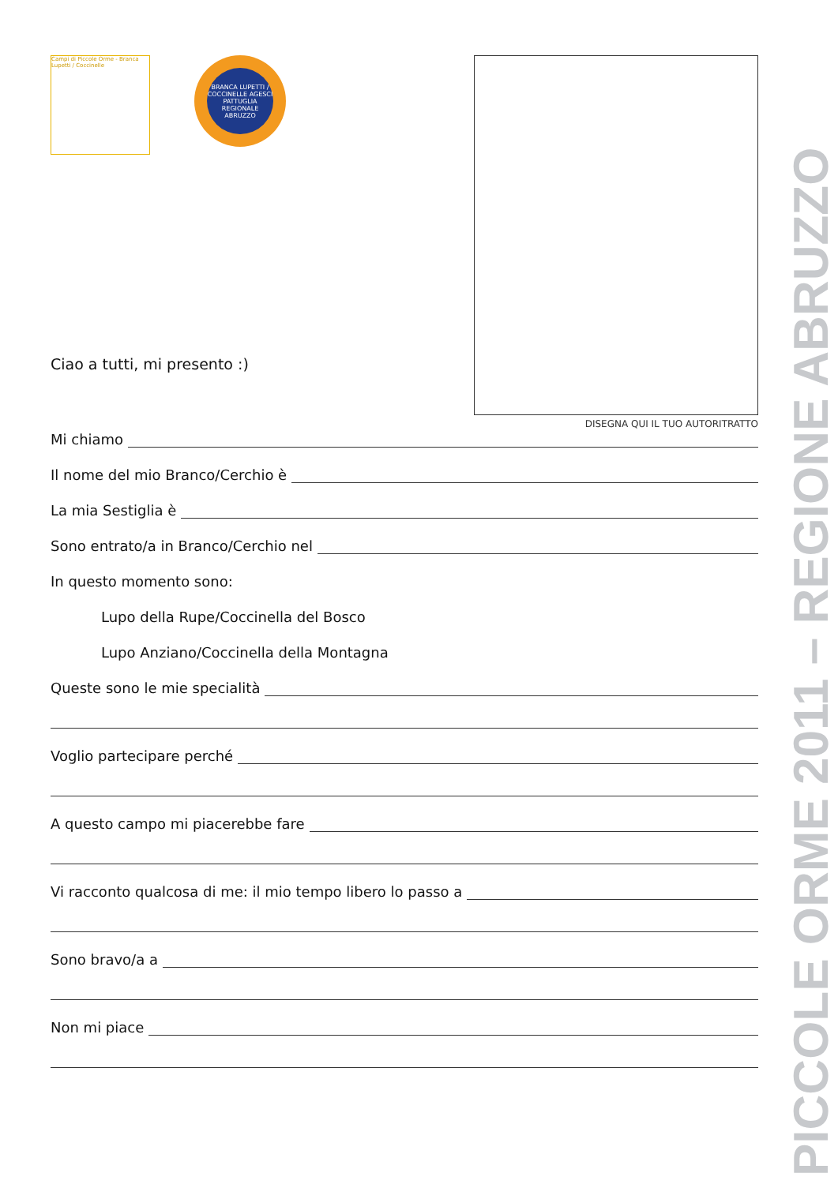Campi di Piccole Orme - Branca Lupetti / Coccinelle
BRANCA LUPETTI / COCCINELLE AGESCI PATTUGLIA REGIONALE ABRUZZO
DISEGNA QUI IL TUO AUTORITRATTO
Ciao a tutti, mi presento :)
Mi chiamo
Il nome del mio Branco/Cerchio è
La mia Sestiglia è
Sono entrato/a in Branco/Cerchio nel
In questo momento sono:
Lupo della Rupe/Coccinella del Bosco
Lupo Anziano/Coccinella della Montagna
Queste sono le mie specialità
Voglio partecipare perché
A questo campo mi piacerebbe fare
Vi racconto qualcosa di me: il mio tempo libero lo passo a
Sono bravo/a a
Non mi piace
PICCOLE ORME 2011 – REGIONE ABRUZZO